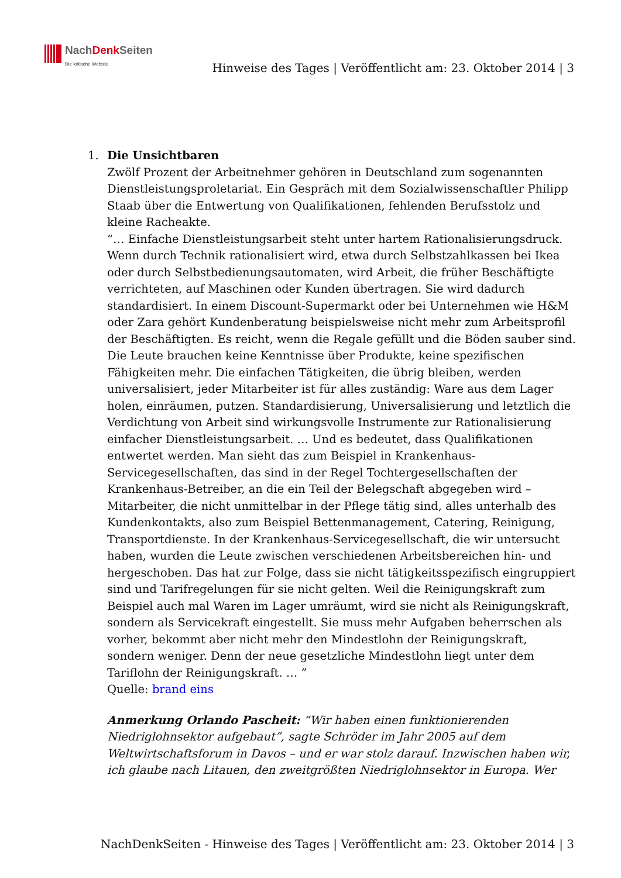NachDenk Seiten
Die kritische Website
Hinweise des Tages | Veröffentlicht am: 23. Oktober 2014 | 3
1.
Die Unsichtbaren
Zwölf Prozent der Arbeitnehmer gehören in Deutschland zum sogenannten Dienstleistungsproletariat. Ein Gespräch mit dem Sozialwissenschaftler Philipp Staab über die Entwertung von Qualifikationen, fehlenden Berufsstolz und kleine Racheakte.
“… Einfache Dienstleistungsarbeit steht unter hartem Rationalisierungsdruck. Wenn durch Technik rationalisiert wird, etwa durch Selbstzahlkassen bei Ikea oder durch Selbstbedienungsautomaten, wird Arbeit, die früher Beschäftigte verrichteten, auf Maschinen oder Kunden übertragen. Sie wird dadurch standardisiert. In einem Discount-Supermarkt oder bei Unternehmen wie H&M oder Zara gehört Kundenberatung beispielsweise nicht mehr zum Arbeitsprofil der Beschäftigten. Es reicht, wenn die Regale gefüllt und die Böden sauber sind. Die Leute brauchen keine Kenntnisse über Produkte, keine spezifischen Fähigkeiten mehr. Die einfachen Tätigkeiten, die übrig bleiben, werden universalisiert, jeder Mitarbeiter ist für alles zuständig: Ware aus dem Lager holen, einräumen, putzen. Standardisierung, Universalisierung und letztlich die Verdichtung von Arbeit sind wirkungsvolle Instrumente zur Rationalisierung einfacher Dienstleistungsarbeit. … Und es bedeutet, dass Qualifikationen entwertet werden. Man sieht das zum Beispiel in Krankenhaus-Servicegesellschaften, das sind in der Regel Tochtergesellschaften der Krankenhaus-Betreiber, an die ein Teil der Belegschaft abgegeben wird – Mitarbeiter, die nicht unmittelbar in der Pflege tätig sind, alles unterhalb des Kundenkontakts, also zum Beispiel Bettenmanagement, Catering, Reinigung, Transportdienste. In der Krankenhaus-Servicegesellschaft, die wir untersucht haben, wurden die Leute zwischen verschiedenen Arbeitsbereichen hin- und hergeschoben. Das hat zur Folge, dass sie nicht tätigkeitsspezifisch eingruppiert sind und Tarifregelungen für sie nicht gelten. Weil die Reinigungskraft zum Beispiel auch mal Waren im Lager umräumt, wird sie nicht als Reinigungskraft, sondern als Servicekraft eingestellt. Sie muss mehr Aufgaben beherrschen als vorher, bekommt aber nicht mehr den Mindestlohn der Reinigungskraft, sondern weniger. Denn der neue gesetzliche Mindestlohn liegt unter dem Tariflohn der Reinigungskraft. … ”
Quelle: brand eins
Anmerkung Orlando Pascheit: “Wir haben einen funktionierenden Niedriglohnsektor aufgebaut”, sagte Schröder im Jahr 2005 auf dem Weltwirtschaftsforum in Davos – und er war stolz darauf. Inzwischen haben wir, ich glaube nach Litauen, den zweitgrößten Niedriglohnsektor in Europa. Wer
NachDenkSeiten - Hinweise des Tages | Veröffentlicht am: 23. Oktober 2014 | 3